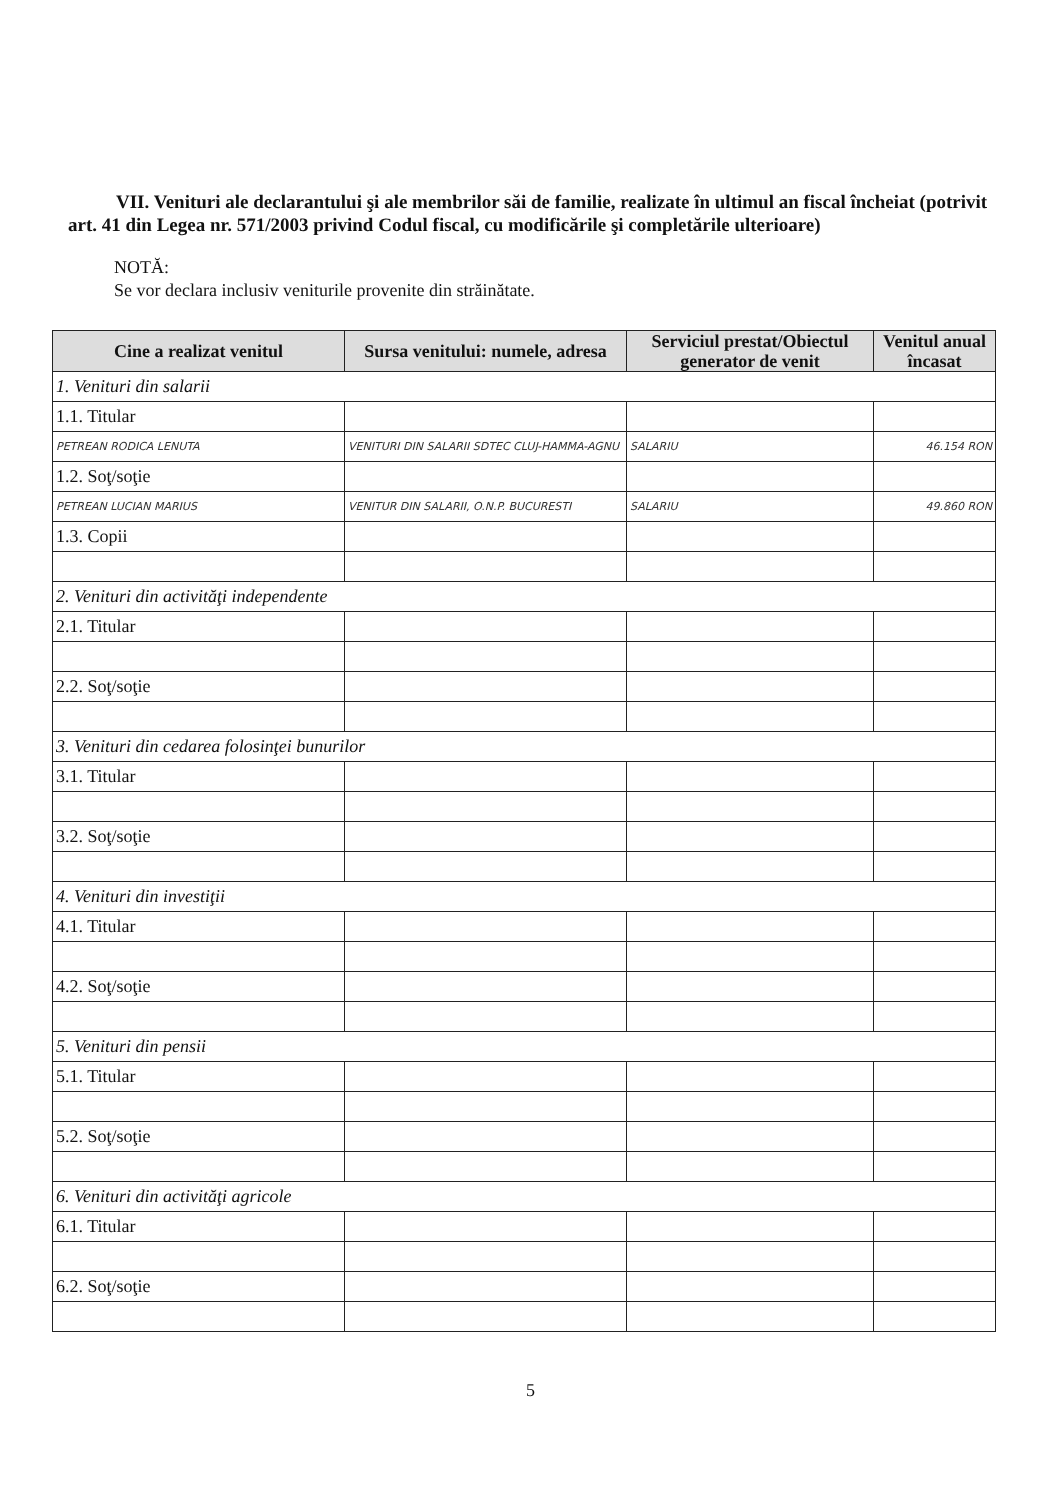VII. Venituri ale declarantului şi ale membrilor săi de familie, realizate în ultimul an fiscal încheiat (potrivit art. 41 din Legea nr. 571/2003 privind Codul fiscal, cu modificările şi completările ulterioare)
NOTĂ:
Se vor declara inclusiv veniturile provenite din străinătate.
| Cine a realizat venitul | Sursa venitului: numele, adresa | Serviciul prestat/Obiectul generator de venit | Venitul anual încasat |
| --- | --- | --- | --- |
| 1. Venituri din salarii | | | |
| 1.1. Titular | | | |
| PETREAN RODICA LENUTA | VENITURI DIN SALARII SDTEC CLUJ-HAMMA-AGNU | SALARIU | 46.154 RON |
| 1.2. Soţ/soţie | | | |
| PETREAN LUCIAN MARIUS | VENITUR DIN SALARII, O.N.P. BUCURESTI | SALARIU | 49.860 RON |
| 1.3. Copii | | | |
| 2. Venituri din activităţi independente | | | |
| 2.1. Titular | | | |
| 2.2. Soţ/soţie | | | |
| 3. Venituri din cedarea folosinţei bunurilor | | | |
| 3.1. Titular | | | |
| 3.2. Soţ/soţie | | | |
| 4. Venituri din investiţii | | | |
| 4.1. Titular | | | |
| 4.2. Soţ/soţie | | | |
| 5. Venituri din pensii | | | |
| 5.1. Titular | | | |
| 5.2. Soţ/soţie | | | |
| 6. Venituri din activităţi agricole | | | |
| 6.1. Titular | | | |
| 6.2. Soţ/soţie | | | |
5